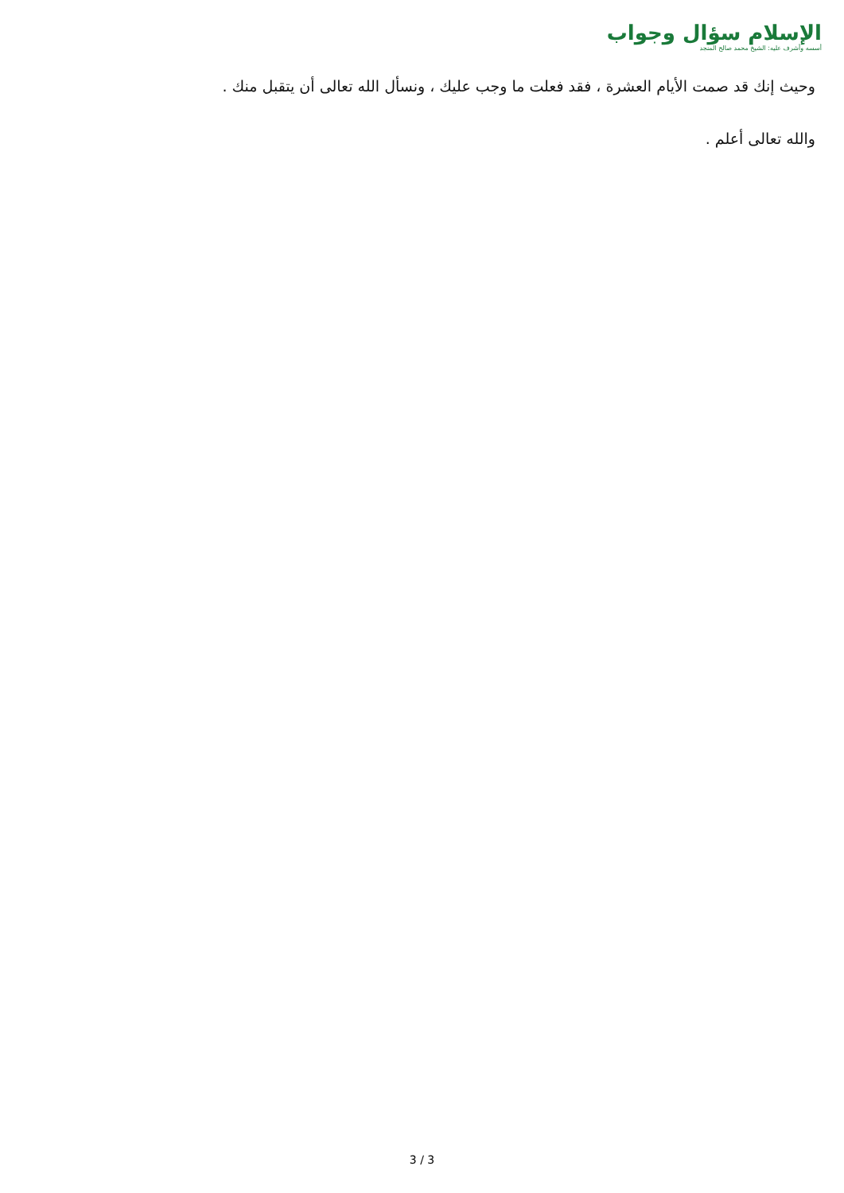الإسلام سؤال وجواب
أسسه وأشرف عليه: الشيخ محمد صالح المنجد
وحيث إنك قد صمت الأيام العشرة ، فقد فعلت ما وجب عليك ، ونسأل الله تعالى أن يتقبل منك .
والله تعالى أعلم .
3 / 3